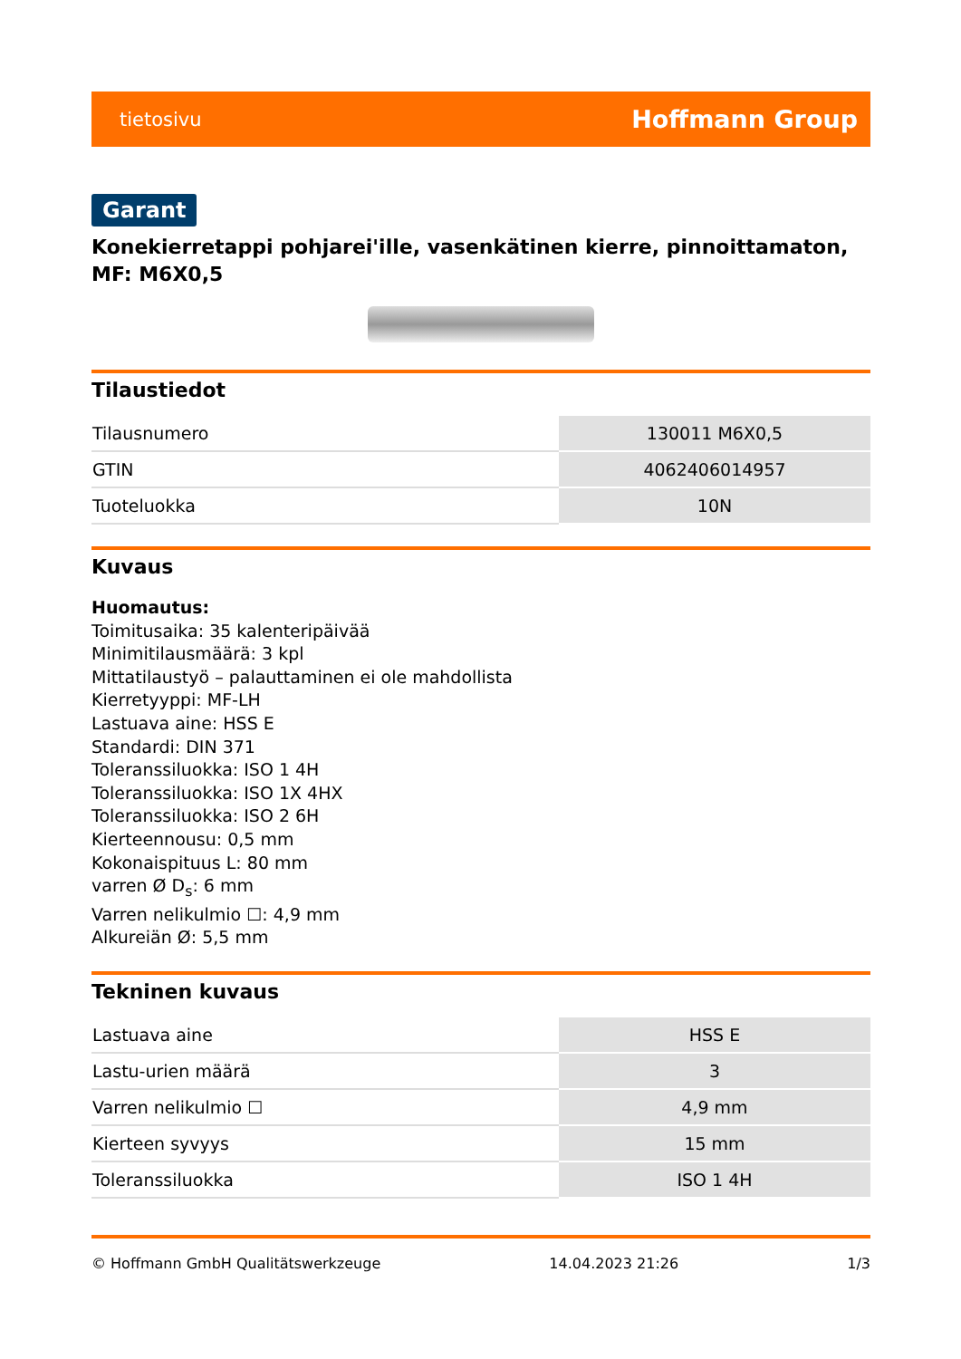tietosivu Hoffmann Group
Garant
Konekierretappi pohjarei'ille, vasenkätinen kierre, pinnoittamaton, MF: M6X0,5
Tilaustiedot
| Tilausnumero | 130011 M6X0,5 |
| GTIN | 4062406014957 |
| Tuoteluokka | 10N |
Kuvaus
Huomautus:
Toimitusaika: 35 kalenteripäivää
Minimitilausmäärä: 3 kpl
Mittatilaustyö – palauttaminen ei ole mahdollista
Kierretyyppi: MF-LH
Lastuava aine: HSS E
Standardi: DIN 371
Toleranssiluokka: ISO 1 4H
Toleranssiluokka: ISO 1X 4HX
Toleranssiluokka: ISO 2 6H
Kierteennousu: 0,5 mm
Kokonaispituus L: 80 mm
varren Ø D<sub>s</sub>: 6 mm
Varren nelikulmio ☐: 4,9 mm
Alkureiän Ø: 5,5 mm
Tekninen kuvaus
| Lastuava aine | HSS E |
| Lastu-urien määrä | 3 |
| Varren nelikulmio ☐ | 4,9 mm |
| Kierteen syvyys | 15 mm |
| Toleranssiluokka | ISO 1 4H |
© Hoffmann GmbH Qualitätswerkzeuge 14.04.2023 21:26 1/3